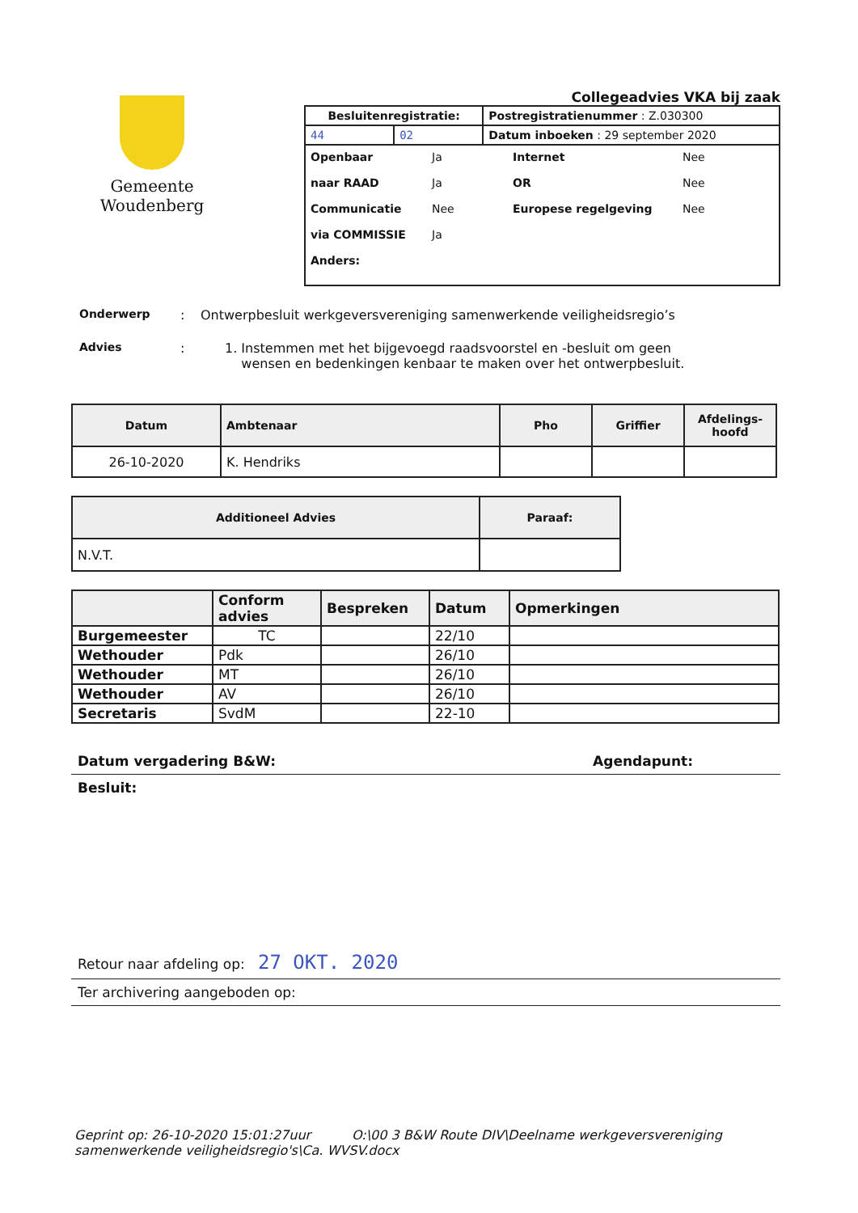Gemeente
Woudenberg
Collegeadvies VKA bij zaak
| Besluitenregistratie: | | Postregistratienummer : Z.030300 |
| 44 | 02 | Datum inboeken : 29 september 2020 |
Openbaar Ja Internet Nee
naar RAAD Ja OR Nee
Communicatie Nee Europese regelgeving Nee
via COMMISSIE Ja
Anders:
Onderwerp: Ontwerpbesluit werkgeversvereniging samenwerkende veiligheidsregio’s
Advies: 1. Instemmen met het bijgevoegd raadsvoorstel en -besluit om geen
wensen en bedenkingen kenbaar te maken over het ontwerpbesluit.
| Datum | Ambtenaar | Pho | Griffier | Afdelings- hoofd |
| --- | --- | --- | --- | --- |
| 26-10-2020 | K. Hendriks | | | |
| Additioneel Advies | Paraaf: |
| --- | --- |
| N.V.T. | |
| | Conform advies | Bespreken | Datum | Opmerkingen |
| --- | --- | --- | --- | --- |
| Burgemeester | TC | | 22/10 | |
| Wethouder | Pdk | | 26/10 | |
| Wethouder | MT | | 26/10 | |
| Wethouder | AV | | 26/10 | |
| Secretaris | SvdM | | 22-10 | |
Datum vergadering B&W: Agendapunt:
Besluit:
Retour naar afdeling op: 27 OKT. 2020
Ter archivering aangeboden op:
Geprint op: 26-10-2020 15:01:27uur O:\00 3 B&W Route DIV\Deelname werkgeversvereniging samenwerkende veiligheidsregio's\Ca. WVSV.docx